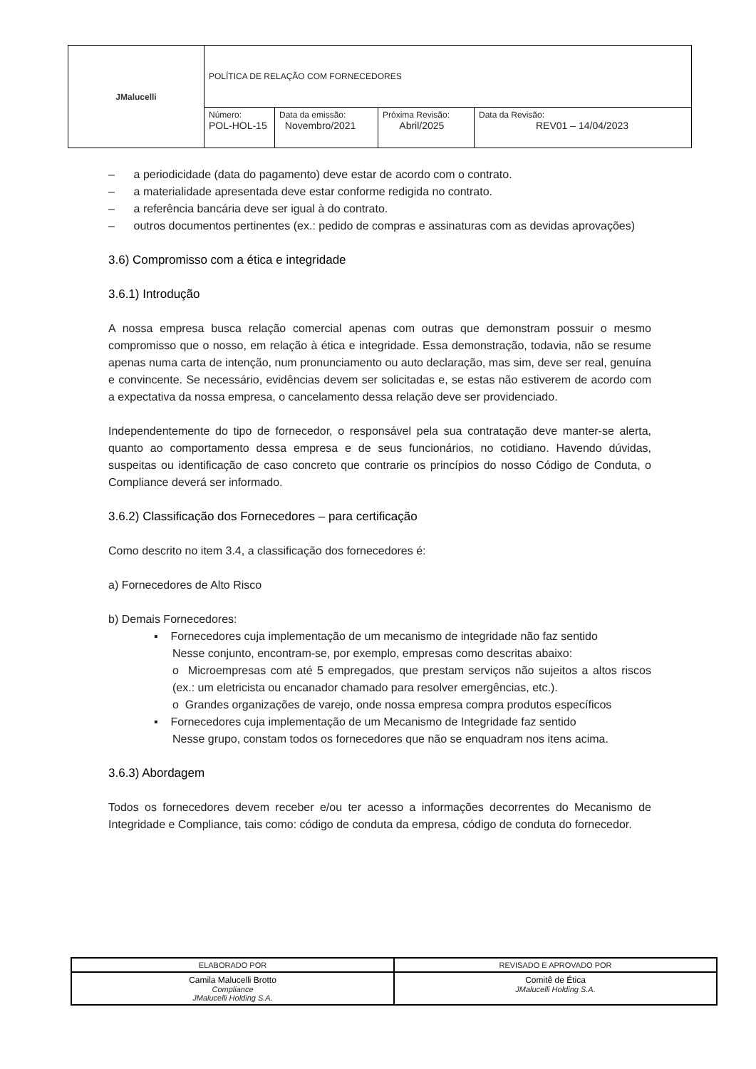| JMalucelli | POLÍTICA DE RELAÇÃO COM FORNECEDORES | | | |
| | Número: POL-HOL-15 | Data da emissão: Novembro/2021 | Próxima Revisão: Abril/2025 | Data da Revisão: REV01 – 14/04/2023 |
– a periodicidade (data do pagamento) deve estar de acordo com o contrato.
– a materialidade apresentada deve estar conforme redigida no contrato.
– a referência bancária deve ser igual à do contrato.
– outros documentos pertinentes (ex.: pedido de compras e assinaturas com as devidas aprovações)
3.6) Compromisso com a ética e integridade
3.6.1) Introdução
A nossa empresa busca relação comercial apenas com outras que demonstram possuir o mesmo compromisso que o nosso, em relação à ética e integridade. Essa demonstração, todavia, não se resume apenas numa carta de intenção, num pronunciamento ou auto declaração, mas sim, deve ser real, genuína e convincente. Se necessário, evidências devem ser solicitadas e, se estas não estiverem de acordo com a expectativa da nossa empresa, o cancelamento dessa relação deve ser providenciado.
Independentemente do tipo de fornecedor, o responsável pela sua contratação deve manter-se alerta, quanto ao comportamento dessa empresa e de seus funcionários, no cotidiano. Havendo dúvidas, suspeitas ou identificação de caso concreto que contrarie os princípios do nosso Código de Conduta, o Compliance deverá ser informado.
3.6.2) Classificação dos Fornecedores – para certificação
Como descrito no item 3.4, a classificação dos fornecedores é:
a) Fornecedores de Alto Risco
b) Demais Fornecedores:
▪ Fornecedores cuja implementação de um mecanismo de integridade não faz sentido
Nesse conjunto, encontram-se, por exemplo, empresas como descritas abaixo:
o Microempresas com até 5 empregados, que prestam serviços não sujeitos a altos riscos (ex.: um eletricista ou encanador chamado para resolver emergências, etc.).
o Grandes organizações de varejo, onde nossa empresa compra produtos específicos
▪ Fornecedores cuja implementação de um Mecanismo de Integridade faz sentido
Nesse grupo, constam todos os fornecedores que não se enquadram nos itens acima.
3.6.3) Abordagem
Todos os fornecedores devem receber e/ou ter acesso a informações decorrentes do Mecanismo de Integridade e Compliance, tais como: código de conduta da empresa, código de conduta do fornecedor.
| ELABORADO POR | REVISADO E APROVADO POR |
| Camila Malucelli Brotto Compliance JMalucelli Holding S.A. | Comitê de Ética JMalucelli Holding S.A. |